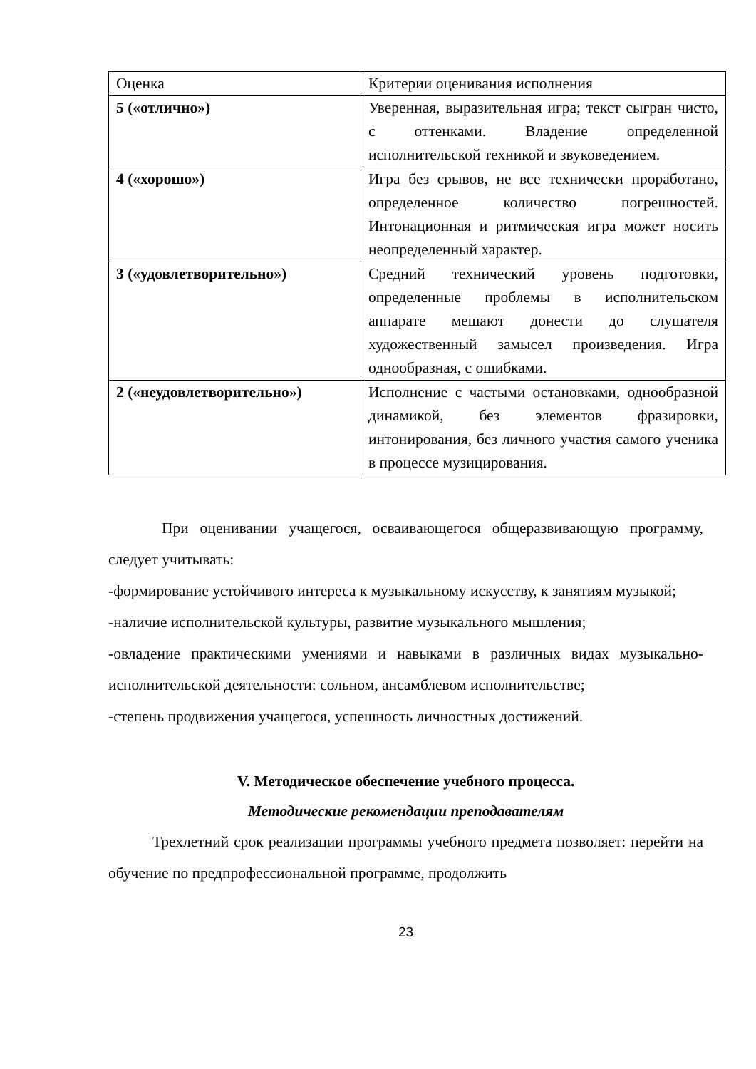| Оценка | Критерии оценивания исполнения |
| 5 («отлично») | Уверенная, выразительная игра; текст сыгран чисто, с оттенками. Владение определенной исполнительской техникой и звуковедением. |
| 4 («хорошо») | Игра без срывов, не все технически проработано, определенное количество погрешностей. Интонационная и ритмическая игра может носить неопределенный характер. |
| 3 («удовлетворительно») | Средний технический уровень подготовки, определенные проблемы в исполнительском аппарате мешают донести до слушателя художественный замысел произведения. Игра однообразная, с ошибками. |
| 2 («неудовлетворительно») | Исполнение с частыми остановками, однообразной динамикой, без элементов фразировки, интонирования, без личного участия самого ученика в процессе музицирования. |
При оценивании учащегося, осваивающегося общеразвивающую программу, следует учитывать:
-формирование устойчивого интереса к музыкальному искусству, к занятиям музыкой;
-наличие исполнительской культуры, развитие музыкального мышления;
-овладение практическими умениями и навыками в различных видах музыкально-исполнительской деятельности: сольном, ансамблевом исполнительстве;
-степень продвижения учащегося, успешность личностных достижений.
V. Методическое обеспечение учебного процесса.
Методические рекомендации преподавателям
Трехлетний срок реализации программы учебного предмета позволяет: перейти на обучение по предпрофессиональной программе, продолжить
23